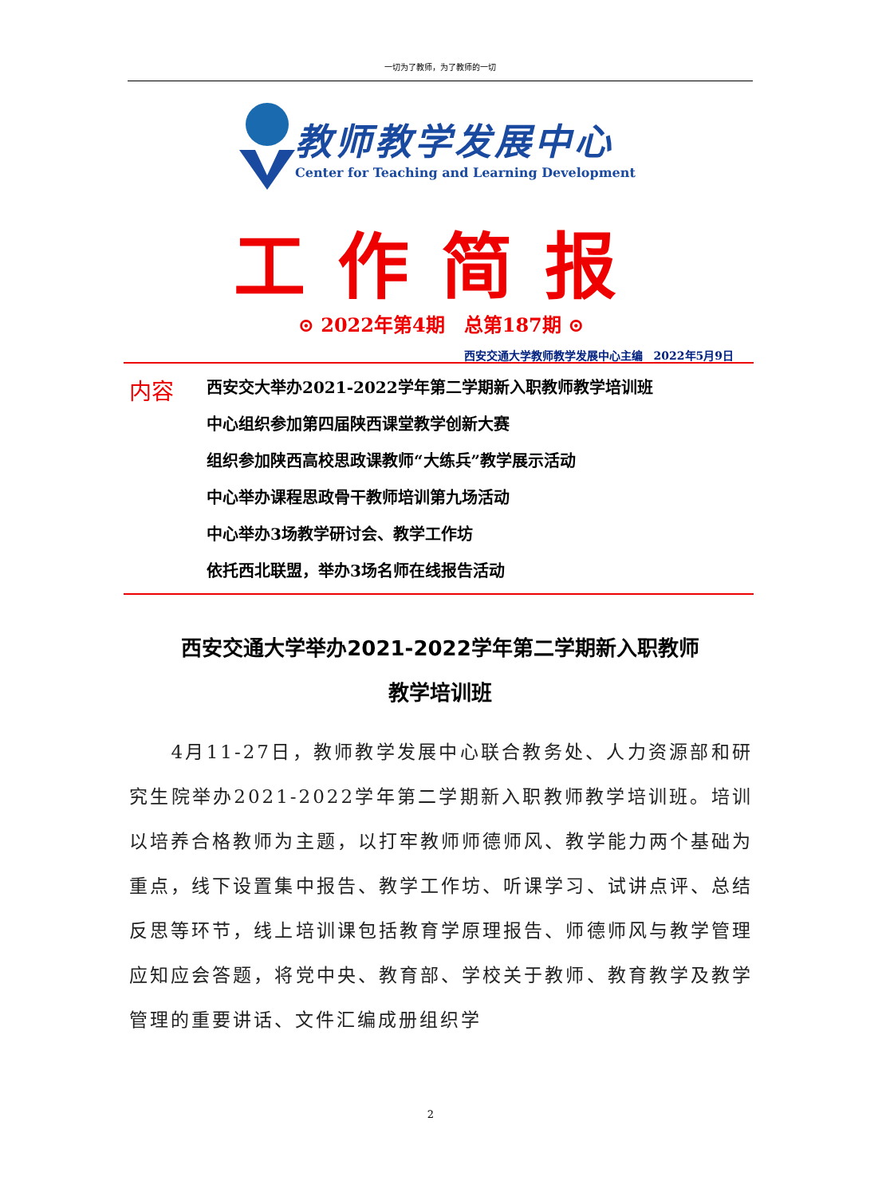一切为了教师，为了教师的一切
教师教学发展中心
Center for Teaching and Learning Development
工作简报
⊙ 2022年第4期　总第187期 ⊙
西安交通大学教师教学发展中心主编　2022年5月9日
内容
西安交大举办2021-2022学年第二学期新入职教师教学培训班
中心组织参加第四届陕西课堂教学创新大赛
组织参加陕西高校思政课教师“大练兵”教学展示活动
中心举办课程思政骨干教师培训第九场活动
中心举办3场教学研讨会、教学工作坊
依托西北联盟，举办3场名师在线报告活动
西安交通大学举办2021-2022学年第二学期新入职教师
教学培训班
　　4月11-27日，教师教学发展中心联合教务处、人力资源部和研究生院举办2021-2022学年第二学期新入职教师教学培训班。培训以培养合格教师为主题，以打牢教师师德师风、教学能力两个基础为重点，线下设置集中报告、教学工作坊、听课学习、试讲点评、总结反思等环节，线上培训课包括教育学原理报告、师德师风与教学管理应知应会答题，将党中央、教育部、学校关于教师、教育教学及教学管理的重要讲话、文件汇编成册组织学
2